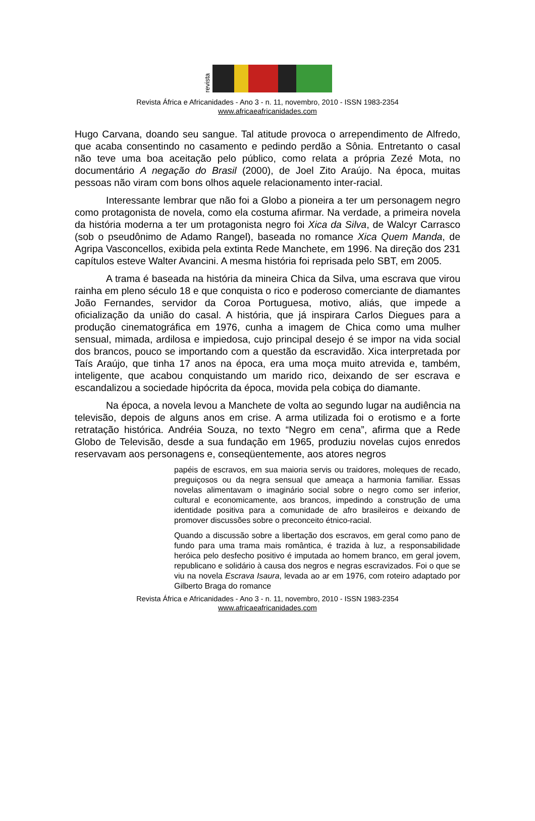revista
Revista África e Africanidades - Ano 3 - n. 11, novembro, 2010 - ISSN 1983-2354
www.africaeafricanidades.com
Hugo Carvana, doando seu sangue. Tal atitude provoca o arrependimento de Alfredo, que acaba consentindo no casamento e pedindo perdão a Sônia. Entretanto o casal não teve uma boa aceitação pelo público, como relata a própria Zezé Mota, no documentário A negação do Brasil (2000), de Joel Zito Araújo. Na época, muitas pessoas não viram com bons olhos aquele relacionamento inter-racial.
Interessante lembrar que não foi a Globo a pioneira a ter um personagem negro como protagonista de novela, como ela costuma afirmar. Na verdade, a primeira novela da história moderna a ter um protagonista negro foi Xica da Silva, de Walcyr Carrasco (sob o pseudônimo de Adamo Rangel), baseada no romance Xica Quem Manda, de Agripa Vasconcellos, exibida pela extinta Rede Manchete, em 1996. Na direção dos 231 capítulos esteve Walter Avancini. A mesma história foi reprisada pelo SBT, em 2005.
A trama é baseada na história da mineira Chica da Silva, uma escrava que virou rainha em pleno século 18 e que conquista o rico e poderoso comerciante de diamantes João Fernandes, servidor da Coroa Portuguesa, motivo, aliás, que impede a oficialização da união do casal. A história, que já inspirara Carlos Diegues para a produção cinematográfica em 1976, cunha a imagem de Chica como uma mulher sensual, mimada, ardilosa e impiedosa, cujo principal desejo é se impor na vida social dos brancos, pouco se importando com a questão da escravidão. Xica interpretada por Taís Araújo, que tinha 17 anos na época, era uma moça muito atrevida e, também, inteligente, que acabou conquistando um marido rico, deixando de ser escrava e escandalizou a sociedade hipócrita da época, movida pela cobiça do diamante.
Na época, a novela levou a Manchete de volta ao segundo lugar na audiência na televisão, depois de alguns anos em crise. A arma utilizada foi o erotismo e a forte retratação histórica. Andréia Souza, no texto “Negro em cena”, afirma que a Rede Globo de Televisão, desde a sua fundação em 1965, produziu novelas cujos enredos reservavam aos personagens e, conseqüentemente, aos atores negros
papéis de escravos, em sua maioria servis ou traidores, moleques de recado, preguiçosos ou da negra sensual que ameaça a harmonia familiar. Essas novelas alimentavam o imaginário social sobre o negro como ser inferior, cultural e economicamente, aos brancos, impedindo a construção de uma identidade positiva para a comunidade de afro brasileiros e deixando de promover discussões sobre o preconceito étnico-racial.
Quando a discussão sobre a libertação dos escravos, em geral como pano de fundo para uma trama mais romântica, é trazida à luz, a responsabilidade heróica pelo desfecho positivo é imputada ao homem branco, em geral jovem, republicano e solidário à causa dos negros e negras escravizados. Foi o que se viu na novela Escrava Isaura, levada ao ar em 1976, com roteiro adaptado por Gilberto Braga do romance
Revista África e Africanidades - Ano 3 - n. 11, novembro, 2010 - ISSN 1983-2354
www.africaeafricanidades.com